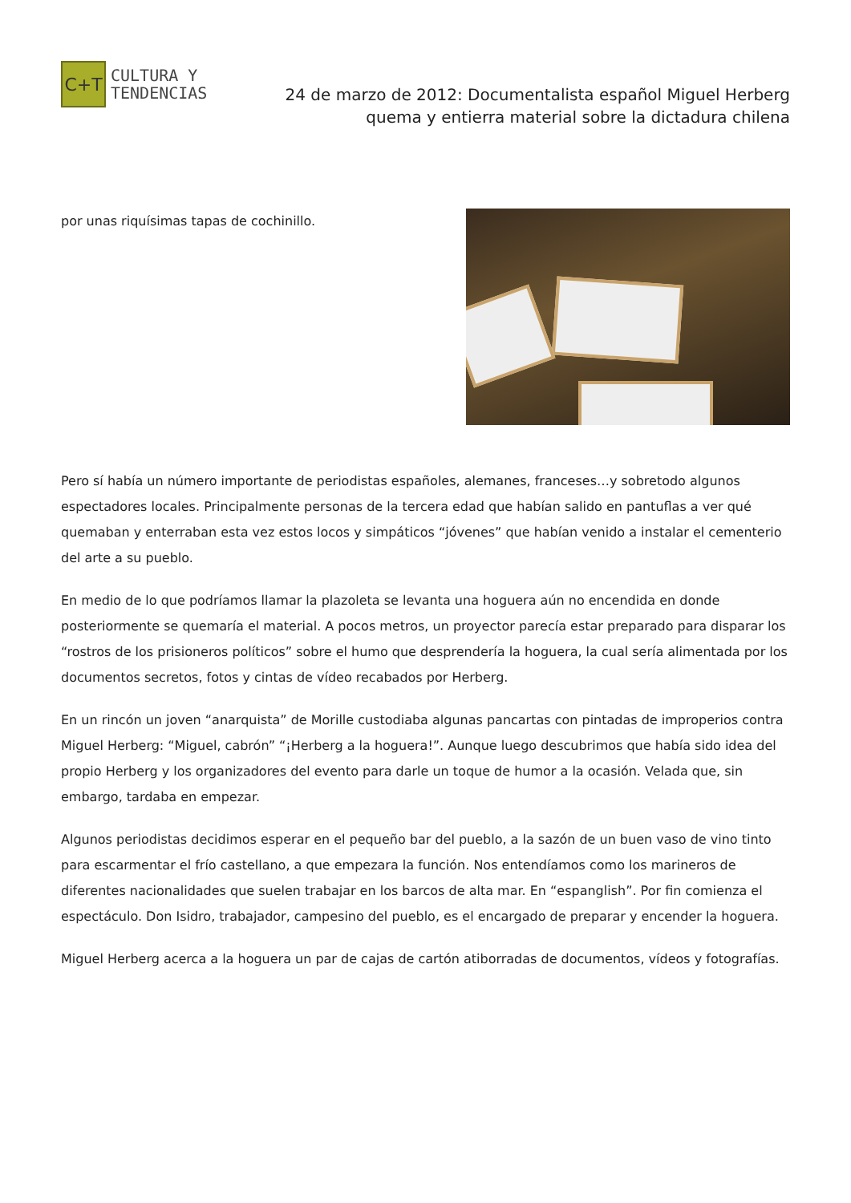C+T
CULTURA Y
TENDENCIAS
24 de marzo de 2012: Documentalista español Miguel Herberg quema y entierra material sobre la dictadura chilena
por unas riquísimas tapas de cochinillo.
Pero sí había un número importante de periodistas españoles, alemanes, franceses…y sobretodo algunos espectadores locales. Principalmente personas de la tercera edad que habían salido en pantuflas a ver qué quemaban y enterraban esta vez estos locos y simpáticos “jóvenes” que habían venido a instalar el cementerio del arte a su pueblo.
En medio de lo que podríamos llamar la plazoleta se levanta una hoguera aún no encendida en donde posteriormente se quemaría el material. A pocos metros, un proyector parecía estar preparado para disparar los “rostros de los prisioneros políticos” sobre el humo que desprendería la hoguera, la cual sería alimentada por los documentos secretos, fotos y cintas de vídeo recabados por Herberg.
En un rincón un joven “anarquista” de Morille custodiaba algunas pancartas con pintadas de improperios contra Miguel Herberg: “Miguel, cabrón” “¡Herberg a la hoguera!”. Aunque luego descubrimos que había sido idea del propio Herberg y los organizadores del evento para darle un toque de humor a la ocasión. Velada que, sin embargo, tardaba en empezar.
Algunos periodistas decidimos esperar en el pequeño bar del pueblo, a la sazón de un buen vaso de vino tinto para escarmentar el frío castellano, a que empezara la función. Nos entendíamos como los marineros de diferentes nacionalidades que suelen trabajar en los barcos de alta mar. En “espanglish”. Por fin comienza el espectáculo. Don Isidro, trabajador, campesino del pueblo, es el encargado de preparar y encender la hoguera.
Miguel Herberg acerca a la hoguera un par de cajas de cartón atiborradas de documentos, vídeos y fotografías.